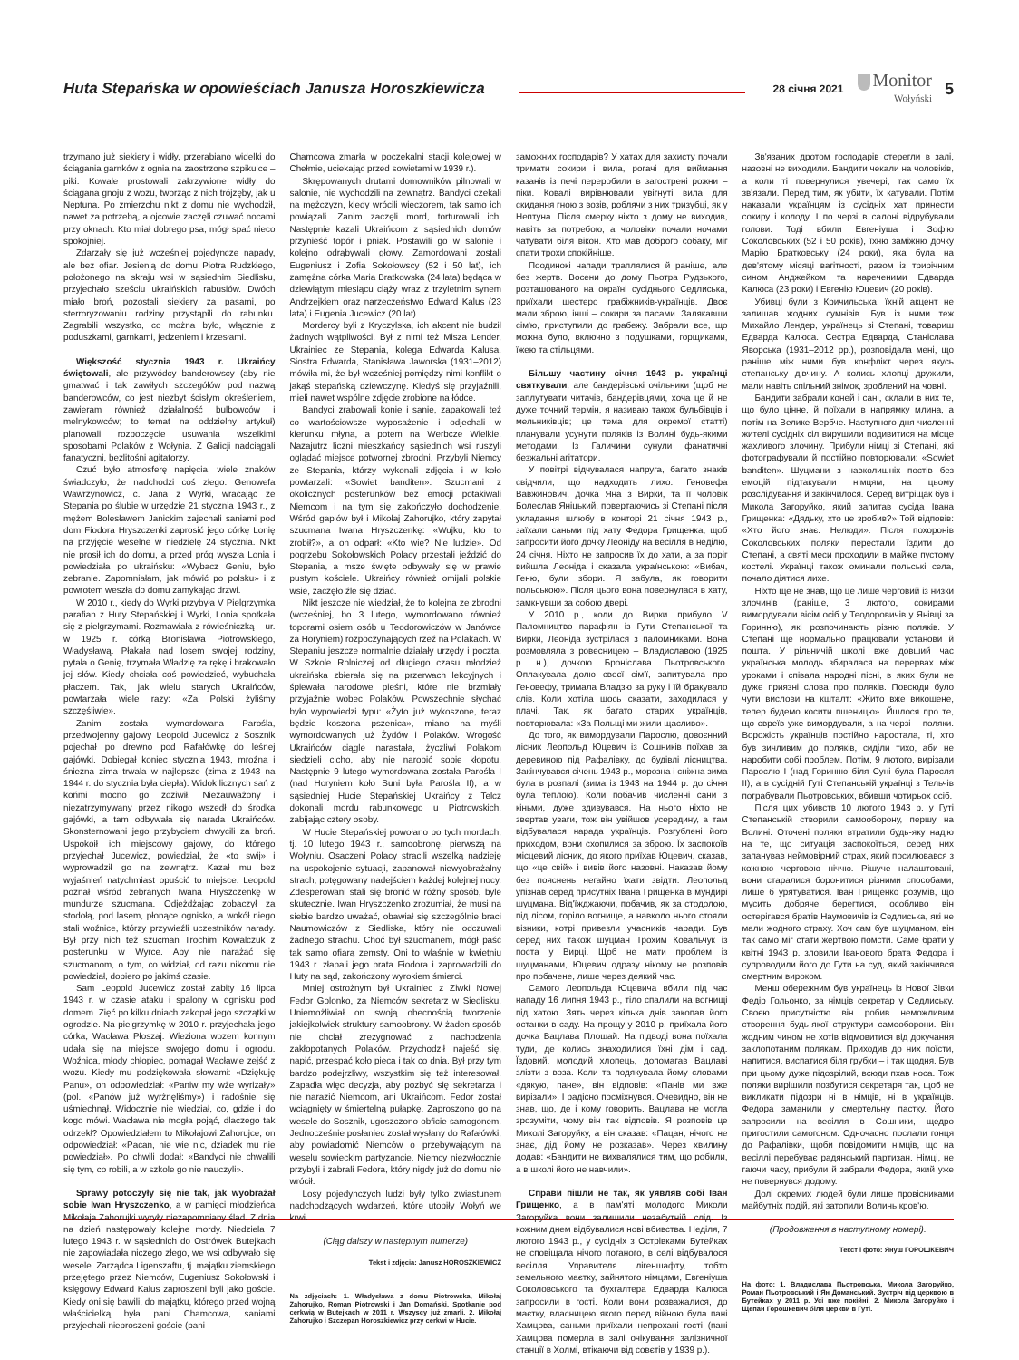Huta Stepańska w opowieściach Janusza Horoszkiewicza 28 січня 2021 Monitor
Wołyński 5
trzymano już siekiery i widły, przerabiano widelki do ściągania garnków z ognia na zaostrzone szpikulce – piki. Kowale prostowali zakrzywione widły do ściągana gnoju z wozu, tworząc z nich trójzęby, jak u Neptuna. Po zmierzchu nikt z domu nie wychodził, nawet za potrzebą, a ojcowie zaczęli czuwać nocami przy oknach. Kto miał dobrego psa, mógł spać nieco spokojniej.
Zdarzały się już wcześniej pojedyncze napady, ale bez ofiar. Jesienią do domu Piotra Rudzkiego, położonego na skraju wsi w sąsiednim Siedlisku, przyjechało sześciu ukraińskich rabusiów. Dwóch miało broń, pozostali siekiery za pasami, po sterroryzowaniu rodziny przystąpili do rabunku. Zagrabili wszystko, co można było, włącznie z poduszkami, garnkami, jedzeniem i krzesłami.
Większość stycznia 1943 r. Ukraińcy świętowali, ale przywódcy banderowscy (aby nie gmatwać i tak zawiłych szczegółów pod nazwą banderowców, co jest niezbyt ścisłym określeniem, zawieram również działalność bulbowców i melnykowców; to temat na oddzielny artykuł) planowali rozpoczęcie usuwania wszelkimi sposobami Polaków z Wołynia. Z Galicji nadciągali fanatyczni, bezlitośni agitatorzy.
Czuć było atmosferę napięcia, wiele znaków świadczyło, że nadchodzi coś złego. Genowefa Wawrzynowicz, c. Jana z Wyrki, wracając ze Stepania po ślubie w urzędzie 21 stycznia 1943 r., z mężem Bolesławem Janickim zajechali saniami pod dom Fiodora Hryszczenki zaprosić jego córkę Lonię na przyjęcie weselne w niedzielę 24 stycznia. Nikt nie prosił ich do domu, a przed próg wyszła Lonia i powiedziała po ukraińsku: «Wybacz Geniu, było zebranie. Zapomniałam, jak mówić po polsku» i z powrotem weszła do domu zamykając drzwi.
W 2010 r., kiedy do Wyrki przybyła V Pielgrzymka parafian z Huty Stepańskiej i Wyrki, Lonia spotkała się z pielgrzymami. Rozmawiała z rówieśniczką – ur. w 1925 r. córką Bronisława Piotrowskiego, Władysławą. Płakała nad losem swojej rodziny, pytała o Genię, trzymała Władzię za rękę i brakowało jej słów. Kiedy chciała coś powiedzieć, wybuchała płaczem. Tak, jak wielu starych Ukraińców, powtarzała wiele razy: «Za Polski żyliśmy szczęśliwie».
Zanim została wymordowana Parośla, przedwojenny gajowy Leopold Jucewicz z Sosznik pojechał po drewno pod Rafałówkę do leśnej gajówki. Dobiegał koniec stycznia 1943, mroźna i śnieżna zima trwała w najlepsze (zima z 1943 na 1944 r. do stycznia była ciepła). Widok licznych sań z końmi mocno go zdziwił. Niezauważony i niezatrzymywany przez nikogo wszedł do środka gajówki, a tam odbywała się narada Ukraińców. Skonsternowani jego przybyciem chwycili za broń. Uspokoił ich miejscowy gajowy, do którego przyjechał Jucewicz, powiedział, że «to swij» i wyprowadził go na zewnątrz. Kazał mu bez wyjaśnień natychmiast opuścić to miejsce. Leopold poznał wśród zebranych Iwana Hryszczenkę w mundurze szucmana. Odjeżdżając zobaczył za stodołą, pod lasem, płonące ognisko, a wokół niego stali woźnice, którzy przywieźli uczestników narady. Był przy nich też szucman Trochim Kowalczuk z posterunku w Wyrce. Aby nie narażać się szucmanom, o tym, co widział, od razu nikomu nie powiedział, dopiero po jakimś czasie.
Sam Leopold Jucewicz został zabity 16 lipca 1943 r. w czasie ataku i spalony w ognisku pod domem. Zięć po kilku dniach zakopał jego szczątki w ogrodzie. Na pielgrzymkę w 2010 r. przyjechała jego córka, Wacława Płoszaj. Wieziona wozem konnym udała się na miejsce swojego domu i ogrodu. Woźnica, młody chłopiec, pomagał Wacławie zejść z wozu. Kiedy mu podziękowała słowami: «Dziękuję Panu», on odpowiedział: «Paniw my wże wyrizały» (pol. «Panów już wyrżnęliśmy») i radośnie się uśmiechnął. Widocznie nie wiedział, co, gdzie i do kogo mówi. Wacława nie mogła pojąć, dlaczego tak odrzekł? Opowiedziałem to Mikołajowi Zahorujce, on odpowiedział: «Pacan, nie wie nic, dziadek mu nie powiedział». Po chwili dodał: «Bandyci nie chwalili się tym, co robili, a w szkole go nie nauczyli».
Sprawy potoczyły się nie tak, jak wyobrażał sobie Iwan Hryszczenko, a w pamięci młodzieńca Mikołaja Zahorujki wyryły niezapomniany ślad. Z dnia na dzień następowały kolejne mordy. Niedziela 7 lutego 1943 r. w sąsiednich do Ostrówek Butejkach nie zapowiadała niczego złego, we wsi odbywało się wesele. Zarządca Ligenszaftu, tj. majątku ziemskiego przejętego przez Niemców, Eugeniusz Sokołowski i księgowy Edward Kalus zaproszeni byli jako goście. Kiedy oni się bawili, do majątku, którego przed wojną właścicielką była pani Chamcowa, saniami przyjechali nieproszeni goście (pani
Chamcowa zmarła w poczekalni stacji kolejowej w Chełmie, uciekając przed sowietami w 1939 r.).
Skrępowanych drutami domowników pilnowali w salonie, nie wychodzili na zewnątrz. Bandyci czekali na mężczyzn, kiedy wrócili wieczorem, tak samo ich powiązali. Zanim zaczęli mord, torturowali ich. Następnie kazali Ukraińcom z sąsiednich domów przynieść topór i pniak. Postawili go w salonie i kolejno odrąbywali głowy. Zamordowani zostali Eugeniusz i Zofia Sokołowscy (52 i 50 lat), ich zamężna córka Maria Bratkowska (24 lata) będąca w dziewiątym miesiącu ciąży wraz z trzyletnim synem Andrzejkiem oraz narzeczeństwo Edward Kalus (23 lata) i Eugenia Jucewicz (20 lat).
Mordercy byli z Kryczylska, ich akcent nie budził żadnych wątpliwości. Był z nimi też Misza Lender, Ukrainiec ze Stepania, kolega Edwarda Kalusa. Siostra Edwarda, Stanisława Jaworska (1931–2012) mówiła mi, że był wcześniej pomiędzy nimi konflikt o jakąś stepańską dziewczynę. Kiedyś się przyjaźnili, mieli nawet wspólne zdjęcie zrobione na łódce.
Bandyci zrabowali konie i sanie, zapakowali też co wartościowsze wyposażenie i odjechali w kierunku młyna, a potem na Werbcze Wielkie. Nazajutrz liczni mieszkańcy sąsiednich wsi ruszyli oglądać miejsce potwornej zbrodni. Przybyli Niemcy ze Stepania, którzy wykonali zdjęcia i w koło powtarzali: «Sowiet banditen». Szucmani z okolicznych posterunków bez emocji potakiwali Niemcom i na tym się zakończyło dochodzenie. Wśród gapiów był i Mikołaj Zahorujko, który zapytał szucmana Iwana Hryszczenkę: «Wujku, kto to zrobił?», a on odparł: «Kto wie? Nie ludzie». Od pogrzebu Sokołowskich Polacy przestali jeździć do Stepania, a msze święte odbywały się w prawie pustym kościele. Ukraińcy również omijali polskie wsie, zaczęło źle się dziać.
Nikt jeszcze nie wiedział, że to kolejna ze zbrodni (wcześniej, bo 3 lutego, wymordowano również toporami osiem osób u Teodorowiczów w Janówce za Horyniem) rozpoczynających rzeź na Polakach. W Stepaniu jeszcze normalnie działały urzędy i poczta. W Szkole Rolniczej od długiego czasu młodzież ukraińska zbierała się na przerwach lekcyjnych i śpiewała narodowe pieśni, które nie brzmiały przyjaźnie wobec Polaków. Powszechnie słychać było wypowiedzi typu: «Żyto już wykoszone, teraz będzie koszona pszenica», miano na myśli wymordowanych już Żydów i Polaków. Wrogość Ukraińców ciągle narastała, życzliwi Polakom siedzieli cicho, aby nie narobić sobie kłopotu. Następnie 9 lutego wymordowana została Parośla I (nad Horyniem koło Suni była Parośla II), a w sąsiedniej Hucie Stepańskiej Ukraińcy z Telcz dokonali mordu rabunkowego u Piotrowskich, zabijając cztery osoby.
W Hucie Stepańskiej powołano po tych mordach, tj. 10 lutego 1943 r., samoobronę, pierwszą na Wołyniu. Osaczeni Polacy stracili wszelką nadzieję na uspokojenie sytuacji, zapanował niewyobrażalny strach, potęgowany nadejściem każdej kolejnej nocy. Zdesperowani stali się bronić w różny sposób, byle skutecznie. Iwan Hryszczenko zrozumiał, że musi na siebie bardzo uważać, obawiał się szczególnie braci Naumowiczów z Siedliska, który nie odczuwali żadnego strachu. Choć był szucmanem, mógł paść tak samo ofiarą zemsty. Oni to właśnie w kwietniu 1943 r. złapali jego brata Fiodora i zaprowadzili do Huty na sąd, zakończony wyrokiem śmierci.
Mniej ostrożnym był Ukrainiec z Ziwki Nowej Fedor Golonko, za Niemców sekretarz w Siedlisku. Uniemożliwiał on swoją obecnością tworzenie jakiejkolwiek struktury samoobrony. W żaden sposób nie chciał zrezygnować z nachodzenia zakłopotanych Polaków. Przychodził najeść się, napić, przespać koło pieca i tak co dnia. Był przy tym bardzo podejrzliwy, wszystkim się też interesował. Zapadła więc decyzja, aby pozbyć się sekretarza i nie narazić Niemcom, ani Ukraińcom. Fedor został wciągnięty w śmiertelną pułapkę. Zaproszono go na wesele do Sosznik, ugoszczono obficie samogonem. Jednocześnie posłaniec został wysłany do Rafałówki, aby powiadomić Niemców o przebywającym na weselu sowieckim partyzancie. Niemcy niezwłocznie przybyli i zabrali Fedora, który nigdy już do domu nie wrócił.
Losy pojedynczych ludzi były tylko zwiastunem nadchodzących wydarzeń, które utopiły Wołyń we krwi.
(Ciąg dalszy w następnym numerze)
Tekst i zdjęcia: Janusz HOROSZKIEWICZ
Na zdjęciach: 1. Władysława z domu Piotrowska, Mikołaj Zahorujko, Roman Piotrowski i Jan Domański. Spotkanie pod cerkwią w Butejkach w 2011 r. Wszyscy już zmarli. 2. Mikołaj Zahorujko i Szczepan Horoszkiewicz przy cerkwi w Hucie.
заможних господарів? У хатах для захисту почали тримати сокири і вила, рогачі для виймання казанів із печі переробили в загострені рожни – піки. Ковалі вирівнювали увігнуті вила для скидання гною з возів, роблячи з них тризубці, як у Нептуна. Після смерку ніхто з дому не виходив, навіть за потребою, а чоловіки почали ночами чатувати біля вікон. Хто мав доброго собаку, міг спати трохи спокійніше.
Поодинокі напади траплялися й раніше, але без жертв. Восени до дому Пьотра Рудзького, розташованого на окраїні сусіднього Седлиська, приїхали шестеро грабіжників-українців. Двоє мали зброю, інші – сокири за пасами. Залякавши сім'ю, приступили до грабежу. Забрали все, що можна було, включно з подушками, горщиками, їжею та стільцями.
Більшу частину січня 1943 р. українці святкували, але бандерівські очільники (щоб не заплутувати читачів, бандерівцями, хоча це й не дуже точний термін, я називаю також бульбівців і мельниківців; це тема для окремої статті) планували усунути поляків із Волині будь-якими методами. Із Галичини сунули фанатичні безжальні агітатори.
У повітрі відчувалася напруга, багато знаків свідчили, що надходить лихо. Геновефа Вавжинович, дочка Яна з Вирки, та її чоловік Болеслав Яніцький, повертаючись зі Степані після укладання шлюбу в конторі 21 січня 1943 р., заїхали саньми під хату Федора Грищенка, щоб запросити його дочку Леоніду на весілля в неділю, 24 січня. Ніхто не запросив їх до хати, а за поріг вийшла Леоніда і сказала українською: «Вибач, Геню, були збори. Я забула, як говорити польською». Після цього вона повернулася в хату, замкнувши за собою двері.
У 2010 р., коли до Вирки прибуло V Паломництво парафіян із Гути Степанської та Вирки, Леоніда зустрілася з паломниками. Вона розмовляла з ровесницею – Владиславою (1925 р. н.), дочкою Броніслава Пьотровського. Оплакувала долю своєї сім'ї, запитувала про Геновефу, тримала Владзю за руку і їй бракувало слів. Коли хотіла щось сказати, заходилася у плачі. Так, як багато старих українців, повторювала: «За Польщі ми жили щасливо».
До того, як вимордували Парослю, довоєнний лісник Леопольд Юцевич із Сошників поїхав за деревиною під Рафалівку, до будівлі лісництва. Закінчувався січень 1943 р., морозна і сніжна зима була в розпалі (зима із 1943 на 1944 р. до січня була теплою). Коли побачив численні сани з кіньми, дуже здивувався. На нього ніхто не звертав уваги, тож він увійшов усередину, а там відбувалася нарада українців. Розгублені його приходом, вони схопилися за зброю. Їх заспокоїв місцевий лісник, до якого приїхав Юцевич, сказав, що «це свій» і вивів його назовні. Наказав йому без пояснень негайно їхати звідти. Леопольд упізнав серед присутніх Івана Грищенка в мундирі шуцмана. Від'їжджаючи, побачив, як за стодолою, під лісом, горіло вогнище, а навколо нього стояли візники, котрі привезли учасників наради. Був серед них також шуцман Трохим Ковальчук із поста у Вирці. Щоб не мати проблем із шуцманами, Юцевич одразу нікому не розповів про побачене, лише через деякий час.
Самого Леопольда Юцевича вбили під час нападу 16 липня 1943 р., тіло спалили на вогнищі під хатою. Зять через кілька днів закопав його останки в саду. На прощу у 2010 р. приїхала його дочка Вацлава Плошай. На підводі вона поїхала туди, де колись знаходилися їхні дім і сад. Їздовий, молодий хлопець, допомагав Вацлаві злізти з воза. Коли та подякувала йому словами «дякую, пане», він відповів: «Панів ми вже вирізали». І радісно посміхнувся. Очевидно, він не знав, що, де і кому говорить. Вацлава не могла зрозуміти, чому він так відповів. Я розповів це Миколі Загоруйку, а він сказав: «Пацан, нічого не знає, дід йому не розказав». Через хвилину додав: «Бандити не вихвалялися тим, що робили, а в школі його не навчили».
Справи пішли не так, як уявляв собі Іван Грищенко, а в пам'яті молодого Миколи Загоруйка вони залишили незабутній слід. Із кожним днем відбувалися нові вбивства. Неділя, 7 лютого 1943 р., у сусідніх з Острівками Бутейках не сповіщала нічого поганого, в селі відбувалося весілля. Управителя лігеншафту, тобто земельного маєтку, зайнятого німцями, Евгеніуша Соколовського та бухгалтера Едварда Калюса запросили в гості. Коли вони розважалися, до маєтку, власницею якого перед війною була пані Хамцова, саньми приїхали непрохані гості (пані Хамцова померла в залі очікування залізничної станції в Холмі, втікаючи від совєтів у 1939 р.).
Зв'язаних дротом господарів стерегли в залі, назовні не виходили. Бандити чекали на чоловіків, а коли ті повернулися увечері, так само їх зв'язали. Перед тим, як убити, їх катували. Потім наказали українцям із сусідніх хат принести сокиру і колоду. І по черзі в салоні відрубували голови. Тоді вбили Евгеніуша і Зофію Соколовських (52 і 50 років), їхню заміжню дочку Марію Братковську (24 роки), яка була на дев'ятому місяці вагітності, разом із трирічним сином Анджейком та нареченими Едварда Калюса (23 роки) і Евгенію Юцевич (20 років).
Убивці були з Кричильська, їхній акцент не залишав жодних сумнівів. Був із ними теж Михайло Лендер, українець зі Степані, товариш Едварда Калюса. Сестра Едварда, Станіслава Яворська (1931–2012 рр.), розповідала мені, що раніше між ними був конфлікт через якусь степанську дівчину. А колись хлопці дружили, мали навіть спільний знімок, зроблений на човні.
Бандити забрали коней і сані, склали в них те, що було цінне, й поїхали в напрямку млина, а потім на Велике Вербче. Наступного дня численні жителі сусідніх сіл вирушили подивитися на місце жахливого злочину. Прибули німці зі Степані, які фотографували й постійно повторювали: «Sowiet banditen». Шуцмани з навколишніх постів без емоцій підтакували німцям, на цьому розслідування й закінчилося. Серед витріщак був і Микола Загоруйко, який запитав сусіда Івана Грищенка: «Дядьку, хто це зробив?» Той відповів: «Хто його знає. Нелюди». Після похоронів Соколовських поляки перестали їздити до Степані, а святі меси проходили в майже пустому костелі. Українці також оминали польські села, почало діятися лихе.
Ніхто ще не знав, що це лише черговий із низки злочинів (раніше, 3 лютого, сокирами вимордували вісім осіб у Теодоровичів у Янівці за Горинню), які розпочинають різню поляків. У Степані ще нормально працювали установи й пошта. У рільничій школі вже довший час українська молодь збиралася на перервах між уроками і співала народні пісні, в яких були не дуже приязні слова про поляків. Повсюди було чути вислови на кшталт: «Жито вже викошене, тепер будемо косити пшеницю». Йшлося про те, що євреїв уже вимордували, а на черзі – поляки. Ворожість українців постійно наростала, ті, хто був зичливим до поляків, сиділи тихо, аби не наробити собі проблем. Потім, 9 лютого, вирізали Парослю І (над Горинню біля Суні була Паросля ІІ), а в сусідній Гуті Степанській українці з Тельчів пограбували Пьотровських, вбивши чотирьох осіб.
Після цих убивств 10 лютого 1943 р. у Гуті Степанській створили самооборону, першу на Волині. Оточені поляки втратили будь-яку надію на те, що ситуація заспокоїться, серед них запанував неймовірний страх, який посилювався з кожною черговою ніччю. Рішуче налаштовані, вони старалися боронитися різними способами, лише б урятуватися. Іван Грищенко розумів, що мусить добряче берегтися, особливо він остерігався братів Наумовичів із Седлиська, які не мали жодного страху. Хоч сам був шуцманом, він так само міг стати жертвою помсти. Саме брати у квітні 1943 р. зловили Іванового брата Федора і супроводили його до Гути на суд, який закінчився смертним вироком.
Менш обережним був українець із Нової Зівки Федір Гольонко, за німців секретар у Седлиську. Своєю присутністю він робив неможливим створення будь-якої структури самооборони. Він жодним чином не хотів відмовитися від докучання заклопотаним полякам. Приходив до них поїсти, напитися, виспатися біля грубки – і так щодня. Був при цьому дуже підозрілий, всюди пхав носа. Тож поляки вирішили позбутися секретаря так, щоб не викликати підозри ні в німців, ні в українців. Федора заманили у смертельну пастку. Його запросили на весілля в Сошники, щедро пригостили самогоном. Одночасно послали гонця до Рафалівки, щоби повідомити німців, що на весіллі перебуває радянський партизан. Німці, не гаючи часу, прибули й забрали Федора, який уже не повернувся додому.
Долі окремих людей були лише провісниками майбутніх подій, які затопили Волинь кров'ю.
(Продовження в наступному номері).
Текст і фото: Януш ГОРОШКЕВИЧ
На фото: 1. Владислава Пьотровська, Микола Загоруйко, Роман Пьотровський і Ян Доманський. Зустріч під церквою в Бутейках у 2011 р. Усі вже покійні. 2. Микола Загоруйко і Щепан Горошкевич біля церкви в Гуті.